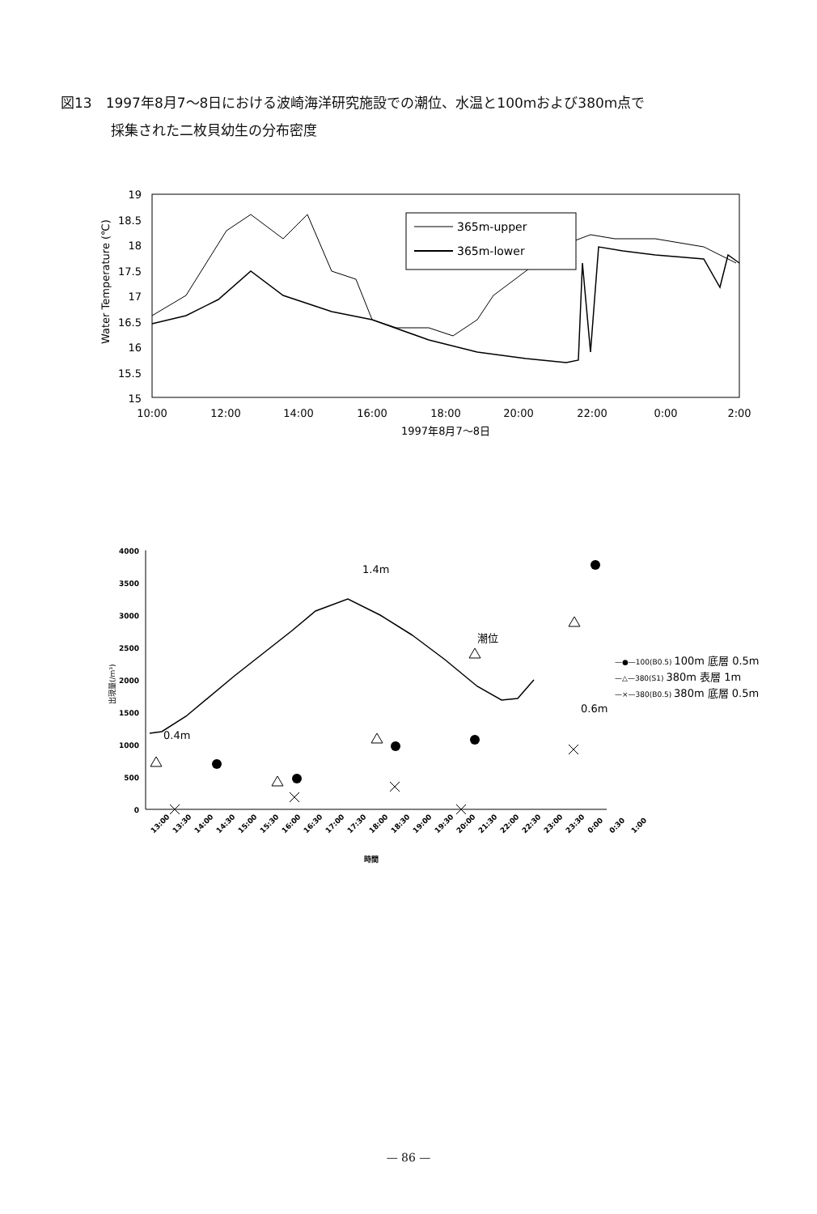図13　1997年8月7～8日における波崎海洋研究施設での潮位、水温と100mおよび380m点で
採集された二枚貝幼生の分布密度
19
18.5
18
17.5
17
16.5
16
15.5
15
Water Temperature (℃)
10:00
12:00
14:00
16:00
18:00
20:00
22:00
0:00
2:00
1997年8月7～8日
365m-upper
365m-lower
4000
3500
3000
2500
2000
1500
1000
500
0
出現量(/m³)
1.4m
潮位
0.4m
0.6m
13:00
13:30
14:00
14:30
15:00
15:30
16:00
16:30
17:00
17:30
18:00
18:30
19:00
19:30
20:00
21:30
22:00
22:30
23:00
23:30
0:00
0:30
1:00
時間
—●—100(B0.5) 100m 底層 0.5m
—△—380(S1) 380m 表層 1m
—×—380(B0.5) 380m 底層 0.5m
— 86 —